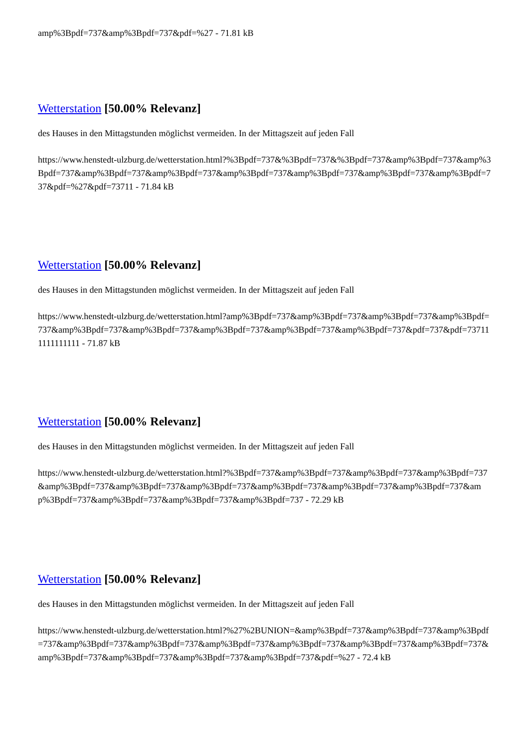amp%3Bpdf=737&amp%3Bpdf=737&pdf=%27 - 71.81 kB
Wetterstation [50.00% Relevanz]
des Hauses in den Mittagstunden möglichst vermeiden. In der Mittagszeit auf jeden Fall
https://www.henstedt-ulzburg.de/wetterstation.html?%3Bpdf=737&%3Bpdf=737&%3Bpdf=737&amp%3Bpdf=737&amp%3Bpdf=737&amp%3Bpdf=737&amp%3Bpdf=737&amp%3Bpdf=737&amp%3Bpdf=737&amp%3Bpdf=737&amp%3Bpdf=737&pdf=%27&pdf=73711 - 71.84 kB
Wetterstation [50.00% Relevanz]
des Hauses in den Mittagstunden möglichst vermeiden. In der Mittagszeit auf jeden Fall
https://www.henstedt-ulzburg.de/wetterstation.html?amp%3Bpdf=737&amp%3Bpdf=737&amp%3Bpdf=737&amp%3Bpdf=737&amp%3Bpdf=737&amp%3Bpdf=737&amp%3Bpdf=737&amp%3Bpdf=737&amp%3Bpdf=737&pdf=737&pdf=737111111111111 - 71.87 kB
Wetterstation [50.00% Relevanz]
des Hauses in den Mittagstunden möglichst vermeiden. In der Mittagszeit auf jeden Fall
https://www.henstedt-ulzburg.de/wetterstation.html?%3Bpdf=737&amp%3Bpdf=737&amp%3Bpdf=737&amp%3Bpdf=737&amp%3Bpdf=737&amp%3Bpdf=737&amp%3Bpdf=737&amp%3Bpdf=737&amp%3Bpdf=737&amp%3Bpdf=737&amp%3Bpdf=737&amp%3Bpdf=737&amp%3Bpdf=737&amp%3Bpdf=737 - 72.29 kB
Wetterstation [50.00% Relevanz]
des Hauses in den Mittagstunden möglichst vermeiden. In der Mittagszeit auf jeden Fall
https://www.henstedt-ulzburg.de/wetterstation.html?%27%2BUNION=&amp%3Bpdf=737&amp%3Bpdf=737&amp%3Bpdf=737&amp%3Bpdf=737&amp%3Bpdf=737&amp%3Bpdf=737&amp%3Bpdf=737&amp%3Bpdf=737&amp%3Bpdf=737&amp%3Bpdf=737&amp%3Bpdf=737&amp%3Bpdf=737&amp%3Bpdf=737&pdf=%27 - 72.4 kB